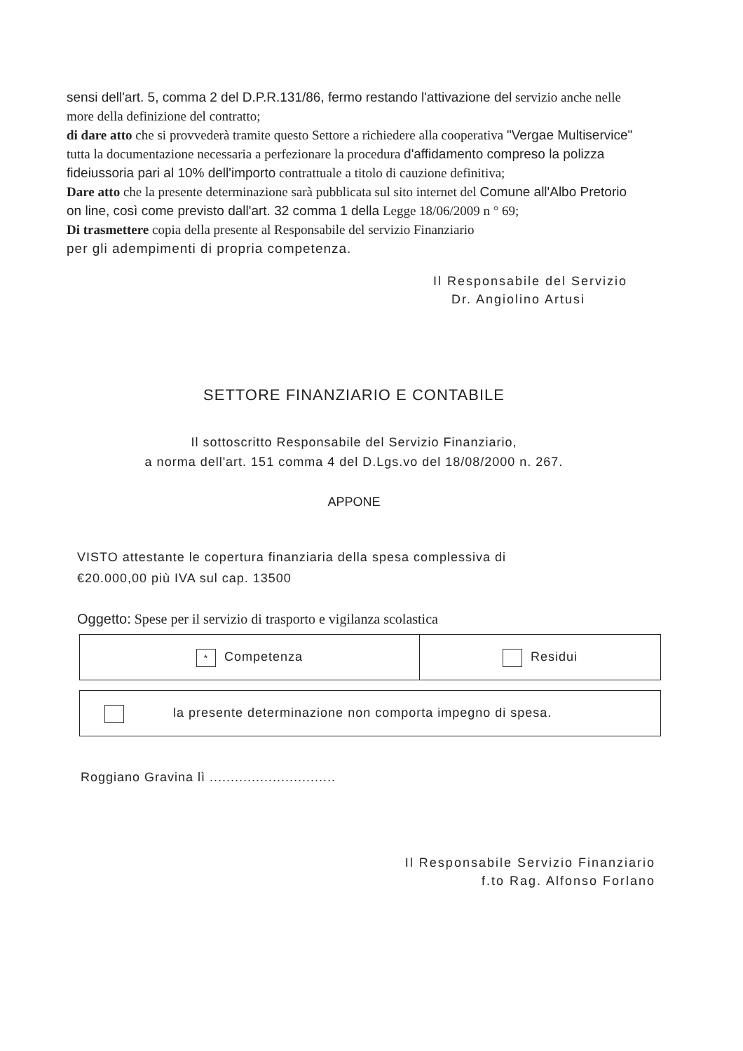sensi dell'art. 5, comma 2 del D.P.R.131/86, fermo restando l'attivazione del servizio anche nelle more della definizione del contratto;
di dare atto che si provvederà tramite questo Settore a richiedere alla cooperativa "Vergae Multiservice" tutta la documentazione necessaria a perfezionare la procedura d'affidamento compreso la polizza fideiussoria pari al 10% dell'importo contrattuale a titolo di cauzione definitiva;
Dare atto che la presente determinazione sarà pubblicata sul sito internet del Comune all'Albo Pretorio on line, così come previsto dall'art. 32 comma 1 della Legge 18/06/2009 n ° 69;
Di trasmettere copia della presente al Responsabile del servizio Finanziario
per gli adempimenti di propria competenza.
Il Responsabile del Servizio
Dr. Angiolino Artusi
SETTORE FINANZIARIO E CONTABILE
Il sottoscritto Responsabile del Servizio Finanziario,
a norma dell'art. 151 comma 4 del D.Lgs.vo del 18/08/2000 n. 267.
APPONE
VISTO attestante le copertura finanziaria della spesa complessiva di
€20.000,00 più IVA sul cap. 13500
Oggetto: Spese per il servizio di trasporto e vigilanza scolastica
| * Competenza | Residui |
| la presente determinazione non comporta impegno di spesa. |
Roggiano Gravina lì ..............................
Il Responsabile Servizio Finanziario
f.to Rag. Alfonso Forlano